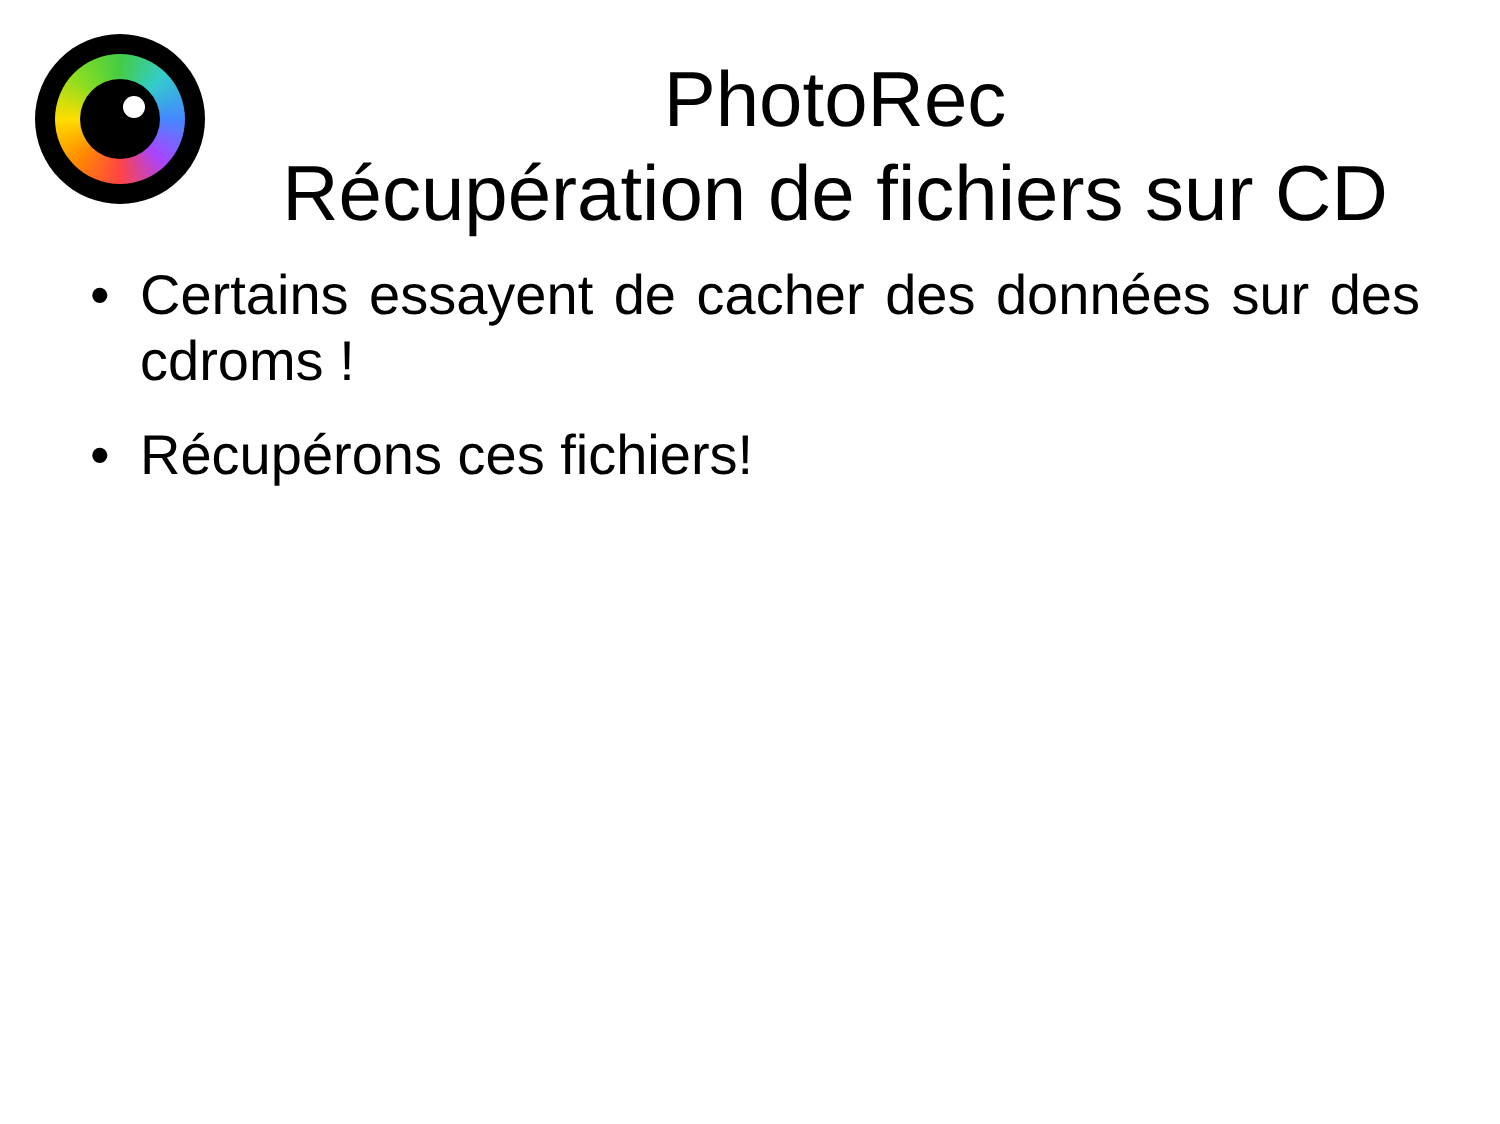PhotoRec
Récupération de fichiers sur CD
• Certains essayent de cacher des données sur des cdroms !
• Récupérons ces fichiers!